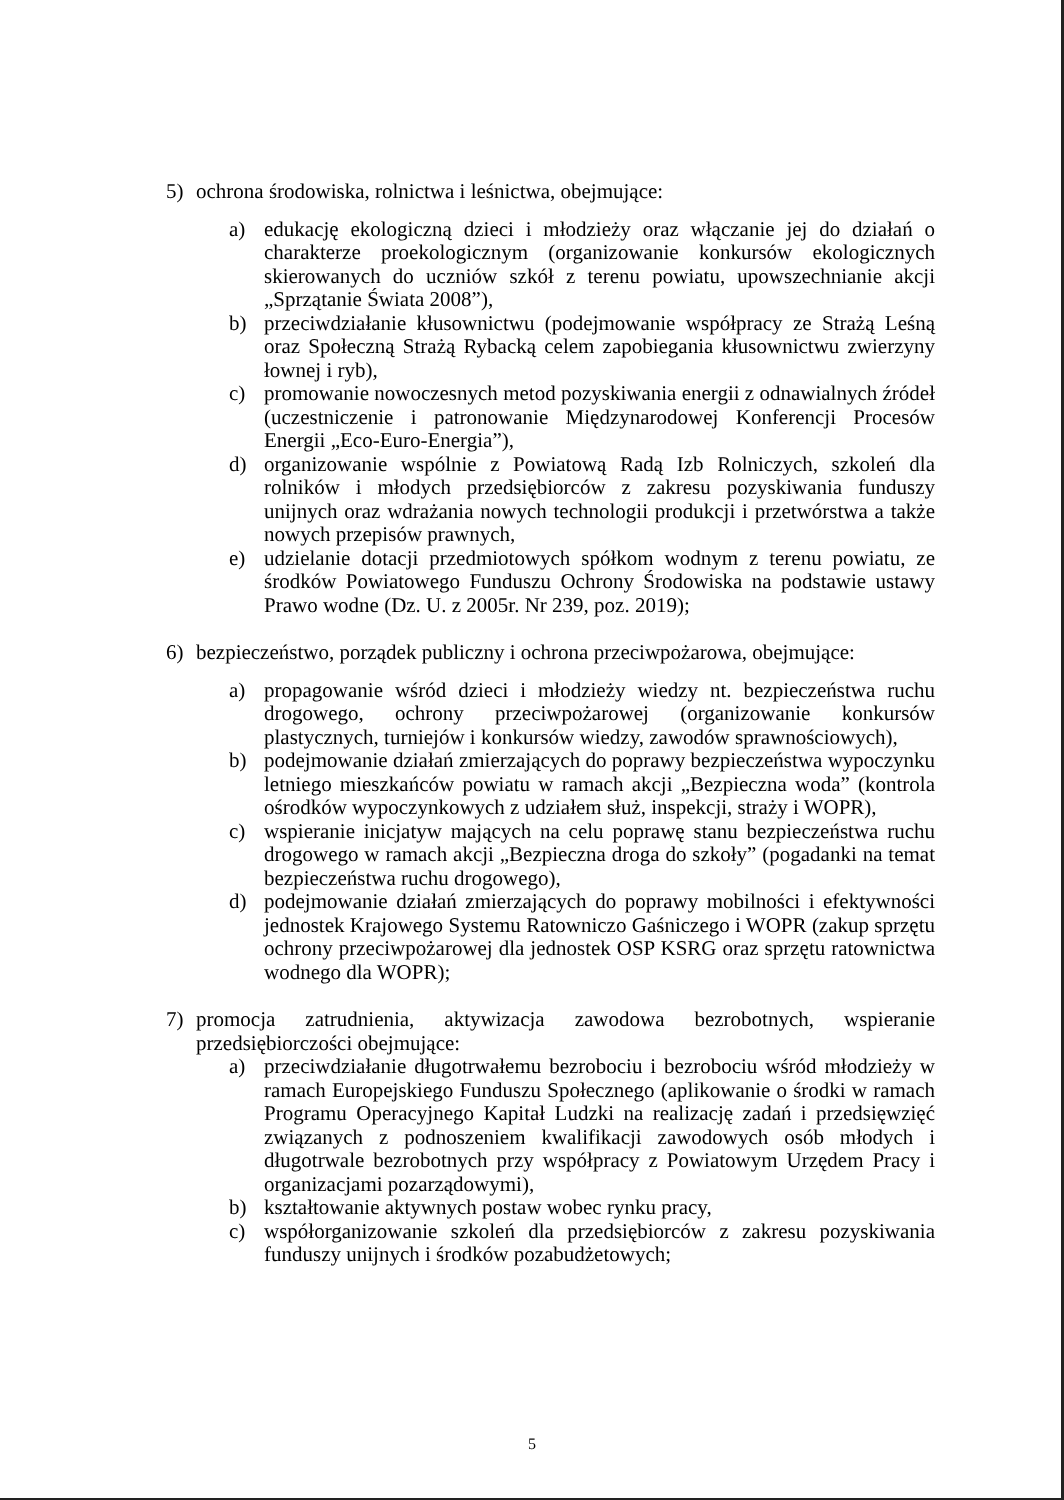5) ochrona środowiska, rolnictwa i leśnictwa, obejmujące:
a) edukację ekologiczną dzieci i młodzieży oraz włączanie jej do działań o charakterze proekologicznym (organizowanie konkursów ekologicznych skierowanych do uczniów szkół z terenu powiatu, upowszechnianie akcji „Sprzątanie Świata 2008”),
b) przeciwdziałanie kłusownictwu (podejmowanie współpracy ze Strażą Leśną oraz Społeczną Strażą Rybacką celem zapobiegania kłusownictwu zwierzyny łownej i ryb),
c) promowanie nowoczesnych metod pozyskiwania energii z odnawialnych źródeł (uczestniczenie i patronowanie Międzynarodowej Konferencji Procesów Energii „Eco-Euro-Energia”),
d) organizowanie wspólnie z Powiatową Radą Izb Rolniczych, szkoleń dla rolników i młodych przedsiębiorców z zakresu pozyskiwania funduszy unijnych oraz wdrażania nowych technologii produkcji i przetwórstwa a także nowych przepisów prawnych,
e) udzielanie dotacji przedmiotowych spółkom wodnym z terenu powiatu, ze środków Powiatowego Funduszu Ochrony Środowiska na podstawie ustawy Prawo wodne (Dz. U. z 2005r. Nr 239, poz. 2019);
6) bezpieczeństwo, porządek publiczny i ochrona przeciwpożarowa, obejmujące:
a) propagowanie wśród dzieci i młodzieży wiedzy nt. bezpieczeństwa ruchu drogowego, ochrony przeciwpożarowej (organizowanie konkursów plastycznych, turniejów i konkursów wiedzy, zawodów sprawnościowych),
b) podejmowanie działań zmierzających do poprawy bezpieczeństwa wypoczynku letniego mieszkańców powiatu w ramach akcji „Bezpieczna woda” (kontrola ośrodków wypoczynkowych z udziałem służ, inspekcji, straży i WOPR),
c) wspieranie inicjatyw mających na celu poprawę stanu bezpieczeństwa ruchu drogowego w ramach akcji „Bezpieczna droga do szkoły” (pogadanki na temat bezpieczeństwa ruchu drogowego),
d) podejmowanie działań zmierzających do poprawy mobilności i efektywności jednostek Krajowego Systemu Ratowniczo Gaśniczego i WOPR (zakup sprzętu ochrony przeciwpożarowej dla jednostek OSP KSRG oraz sprzętu ratownictwa wodnego dla WOPR);
7) promocja zatrudnienia, aktywizacja zawodowa bezrobotnych, wspieranie przedsiębiorczości obejmujące:
a) przeciwdziałanie długotrwałemu bezrobociu i bezrobociu wśród młodzieży w ramach Europejskiego Funduszu Społecznego (aplikowanie o środki w ramach Programu Operacyjnego Kapitał Ludzki na realizację zadań i przedsięwzięć związanych z podnoszeniem kwalifikacji zawodowych osób młodych i długotrwale bezrobotnych przy współpracy z Powiatowym Urzędem Pracy i organizacjami pozarządowymi),
b) kształtowanie aktywnych postaw wobec rynku pracy,
c) współorganizowanie szkoleń dla przedsiębiorców z zakresu pozyskiwania funduszy unijnych i środków pozabudżetowych;
5